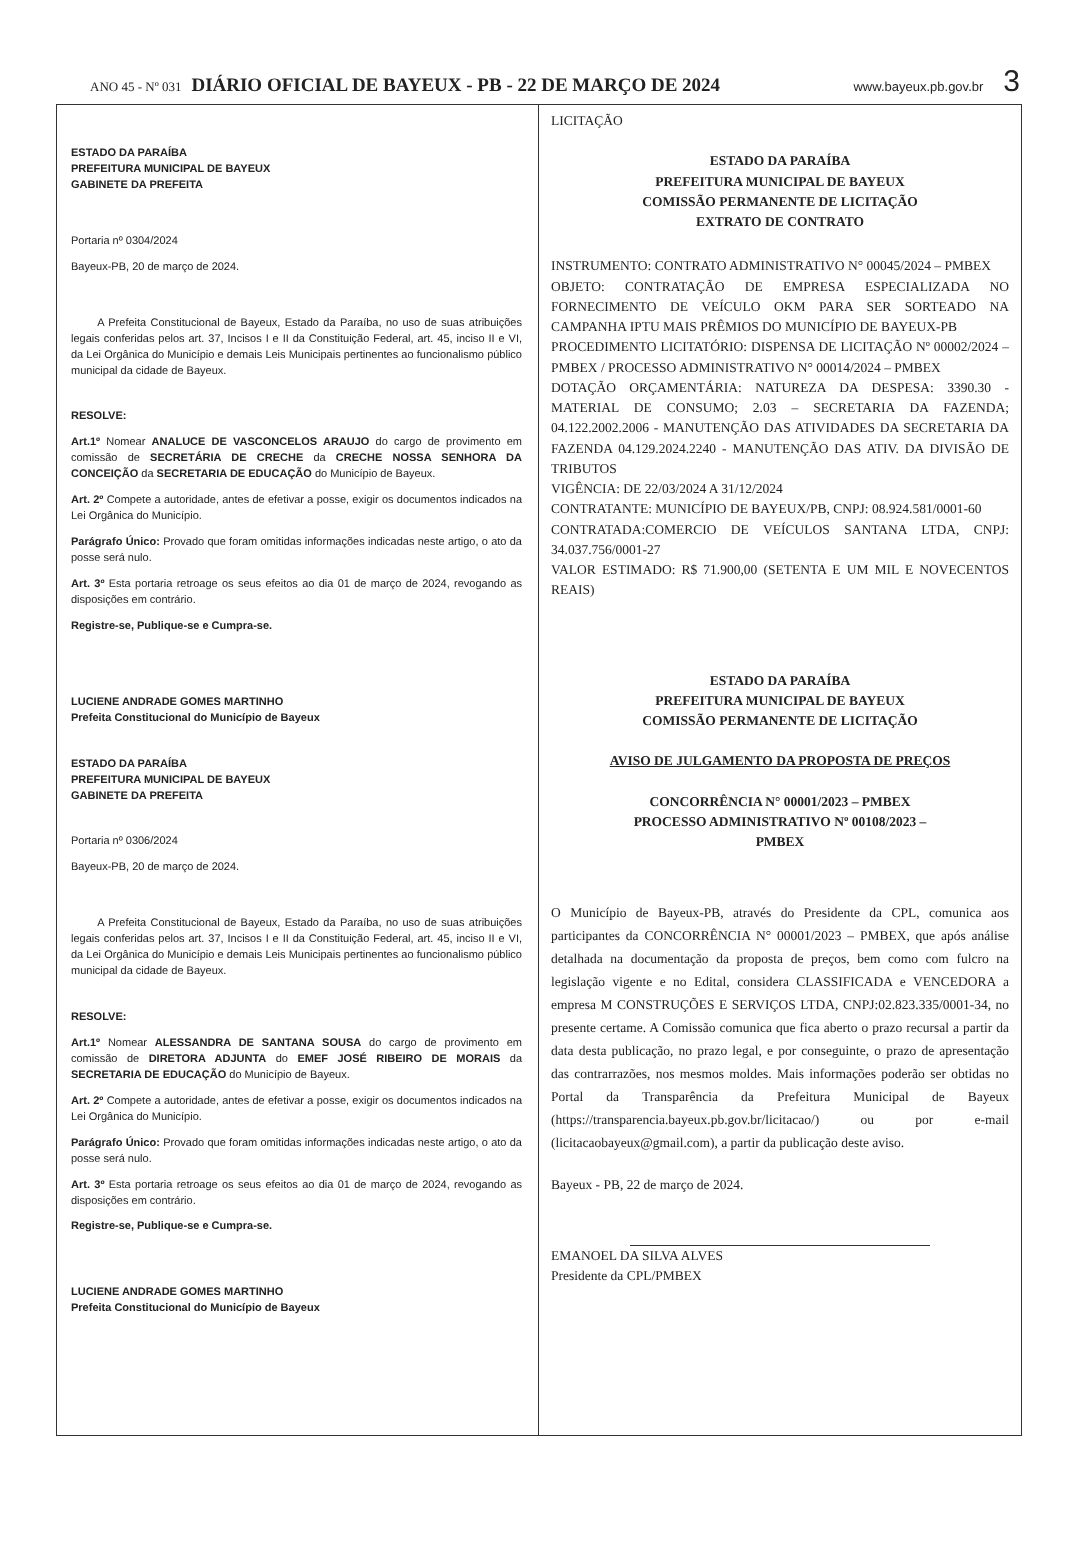ANO 45 - Nº 031 DIÁRIO OFICIAL DE BAYEUX - PB - 22 DE MARÇO DE 2024 www.bayeux.pb.gov.br 3
ESTADO DA PARAÍBA
PREFEITURA MUNICIPAL DE BAYEUX
GABINETE DA PREFEITA
Portaria nº 0304/2024
Bayeux-PB, 20 de março de 2024.
A Prefeita Constitucional de Bayeux, Estado da Paraíba, no uso de suas atribuições legais conferidas pelos art. 37, Incisos I e II da Constituição Federal, art. 45, inciso II e VI, da Lei Orgânica do Município e demais Leis Municipais pertinentes ao funcionalismo público municipal da cidade de Bayeux.
RESOLVE:
Art.1º Nomear ANALUCE DE VASCONCELOS ARAUJO do cargo de provimento em comissão de SECRETÁRIA DE CRECHE da CRECHE NOSSA SENHORA DA CONCEIÇÃO da SECRETARIA DE EDUCAÇÃO do Município de Bayeux.
Art. 2º Compete a autoridade, antes de efetivar a posse, exigir os documentos indicados na Lei Orgânica do Município.
Parágrafo Único: Provado que foram omitidas informações indicadas neste artigo, o ato da posse será nulo.
Art. 3º Esta portaria retroage os seus efeitos ao dia 01 de março de 2024, revogando as disposições em contrário.
Registre-se, Publique-se e Cumpra-se.
LUCIENE ANDRADE GOMES MARTINHO
Prefeita Constitucional do Município de Bayeux
ESTADO DA PARAÍBA
PREFEITURA MUNICIPAL DE BAYEUX
GABINETE DA PREFEITA
Portaria nº 0306/2024
Bayeux-PB, 20 de março de 2024.
A Prefeita Constitucional de Bayeux, Estado da Paraíba, no uso de suas atribuições legais conferidas pelos art. 37, Incisos I e II da Constituição Federal, art. 45, inciso II e VI, da Lei Orgânica do Município e demais Leis Municipais pertinentes ao funcionalismo público municipal da cidade de Bayeux.
RESOLVE:
Art.1º Nomear ALESSANDRA DE SANTANA SOUSA do cargo de provimento em comissão de DIRETORA ADJUNTA do EMEF JOSÉ RIBEIRO DE MORAIS da SECRETARIA DE EDUCAÇÃO do Município de Bayeux.
Art. 2º Compete a autoridade, antes de efetivar a posse, exigir os documentos indicados na Lei Orgânica do Município.
Parágrafo Único: Provado que foram omitidas informações indicadas neste artigo, o ato da posse será nulo.
Art. 3º Esta portaria retroage os seus efeitos ao dia 01 de março de 2024, revogando as disposições em contrário.
Registre-se, Publique-se e Cumpra-se.
LUCIENE ANDRADE GOMES MARTINHO
Prefeita Constitucional do Município de Bayeux
LICITAÇÃO
ESTADO DA PARAÍBA
PREFEITURA MUNICIPAL DE BAYEUX
COMISSÃO PERMANENTE DE LICITAÇÃO
EXTRATO DE CONTRATO
INSTRUMENTO: CONTRATO ADMINISTRATIVO N° 00045/2024 – PMBEX
OBJETO: CONTRATAÇÃO DE EMPRESA ESPECIALIZADA NO FORNECIMENTO DE VEÍCULO OKM PARA SER SORTEADO NA CAMPANHA IPTU MAIS PRÊMIOS DO MUNICÍPIO DE BAYEUX-PB
PROCEDIMENTO LICITATÓRIO: DISPENSA DE LICITAÇÃO Nº 00002/2024 – PMBEX / PROCESSO ADMINISTRATIVO N° 00014/2024 – PMBEX
DOTAÇÃO ORÇAMENTÁRIA: NATUREZA DA DESPESA: 3390.30 - MATERIAL DE CONSUMO; 2.03 – SECRETARIA DA FAZENDA; 04.122.2002.2006 - MANUTENÇÃO DAS ATIVIDADES DA SECRETARIA DA FAZENDA 04.129.2024.2240 - MANUTENÇÃO DAS ATIV. DA DIVISÃO DE TRIBUTOS
VIGÊNCIA: DE 22/03/2024 A 31/12/2024
CONTRATANTE: MUNICÍPIO DE BAYEUX/PB, CNPJ: 08.924.581/0001-60
CONTRATADA:COMERCIO DE VEÍCULOS SANTANA LTDA, CNPJ: 34.037.756/0001-27
VALOR ESTIMADO: R$ 71.900,00 (SETENTA E UM MIL E NOVECENTOS REAIS)
ESTADO DA PARAÍBA
PREFEITURA MUNICIPAL DE BAYEUX
COMISSÃO PERMANENTE DE LICITAÇÃO
AVISO DE JULGAMENTO DA PROPOSTA DE PREÇOS
CONCORRÊNCIA N° 00001/2023 – PMBEX
PROCESSO ADMINISTRATIVO Nº 00108/2023 –
PMBEX
O Município de Bayeux-PB, através do Presidente da CPL, comunica aos participantes da CONCORRÊNCIA N° 00001/2023 – PMBEX, que após análise detalhada na documentação da proposta de preços, bem como com fulcro na legislação vigente e no Edital, considera CLASSIFICADA e VENCEDORA a empresa M CONSTRUÇÕES E SERVIÇOS LTDA, CNPJ:02.823.335/0001-34, no presente certame. A Comissão comunica que fica aberto o prazo recursal a partir da data desta publicação, no prazo legal, e por conseguinte, o prazo de apresentação das contrarrazões, nos mesmos moldes. Mais informações poderão ser obtidas no Portal da Transparência da Prefeitura Municipal de Bayeux (https://transparencia.bayeux.pb.gov.br/licitacao/) ou por e-mail (licitacaobayeux@gmail.com), a partir da publicação deste aviso.
Bayeux - PB, 22 de março de 2024.
EMANOEL DA SILVA ALVES
Presidente da CPL/PMBEX